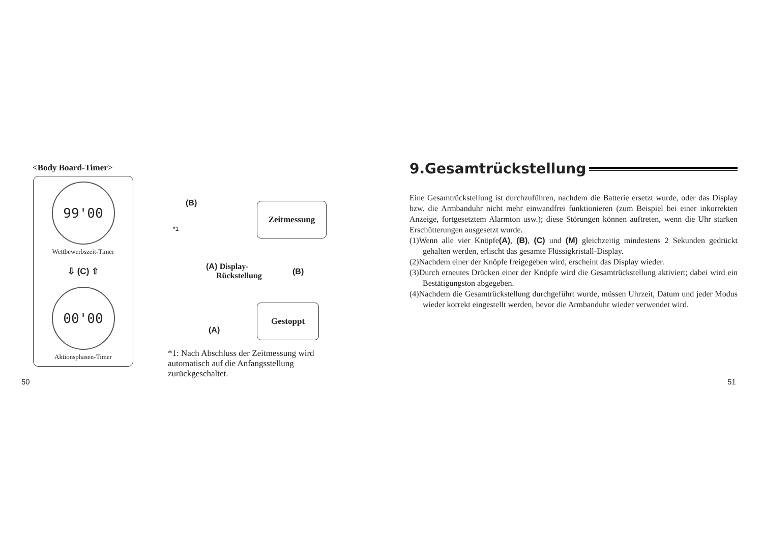<Body Board-Timer>
99'00
Wettbewerbszeit-Timer
⇩ (C) ⇧
00'00
Aktionsphasen-Timer
(B) Zeitmessung
*1
(A) Display-
Rückstellung
(B)
Gestoppt
(A)
*1: Nach Abschluss der Zeitmessung wird automatisch auf die Anfangsstellung zurückgeschaltet.
50
9.Gesamtrückstellung
Eine Gesamtrückstellung ist durchzuführen, nachdem die Batterie ersetzt wurde, oder das Display bzw. die Armbanduhr nicht mehr einwandfrei funktionieren (zum Beispiel bei einer inkorrekten Anzeige, fortgesetztem Alarmton usw.); diese Störungen können auftreten, wenn die Uhr starken Erschütterungen ausgesetzt wurde.
(1)Wenn alle vier Knöpfe(A), (B), (C) und (M) gleichzeitig mindestens 2 Sekunden gedrückt gehalten werden, erlischt das gesamte Flüssigkristall-Display.
(2)Nachdem einer der Knöpfe freigegeben wird, erscheint das Display wieder.
(3)Durch erneutes Drücken einer der Knöpfe wird die Gesamtrückstellung aktiviert; dabei wird ein Bestätigungston abgegeben.
(4)Nachdem die Gesamtrückstellung durchgeführt wurde, müssen Uhrzeit, Datum und jeder Modus wieder korrekt eingestellt werden, bevor die Armbanduhr wieder verwendet wird.
51